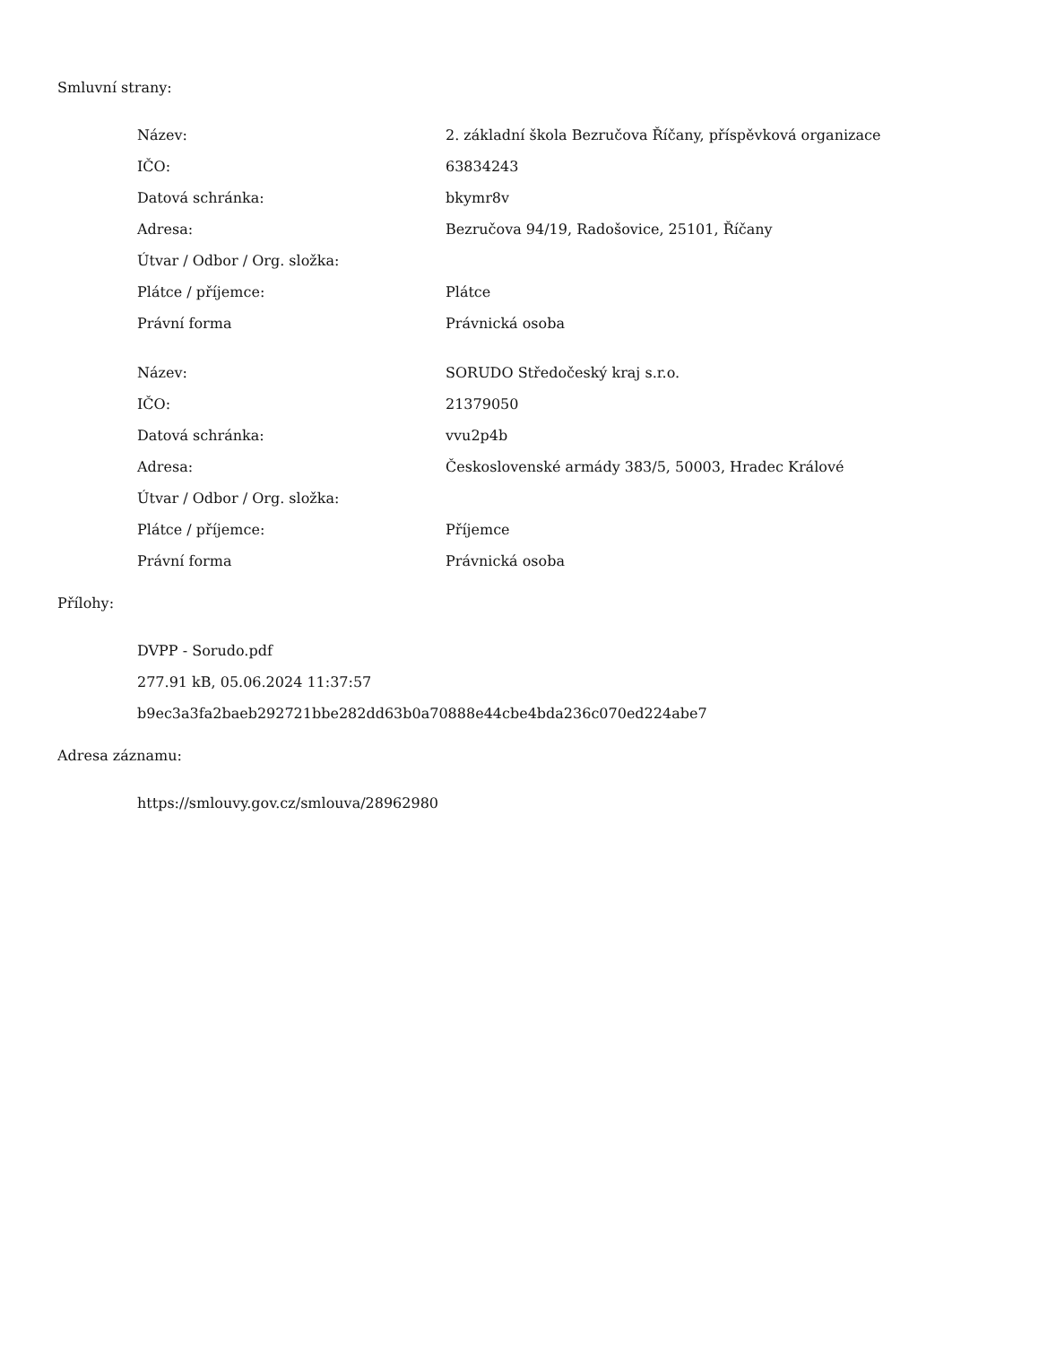Smluvní strany:
| Název: | 2. základní škola Bezručova Říčany, příspěvková organizace |
| IČO: | 63834243 |
| Datová schránka: | bkymr8v |
| Adresa: | Bezručova 94/19, Radošovice, 25101, Říčany |
| Útvar / Odbor / Org. složka: | |
| Plátce / příjemce: | Plátce |
| Právní forma | Právnická osoba |
| Název: | SORUDO Středočeský kraj s.r.o. |
| IČO: | 21379050 |
| Datová schránka: | vvu2p4b |
| Adresa: | Československé armády 383/5, 50003, Hradec Králové |
| Útvar / Odbor / Org. složka: | |
| Plátce / příjemce: | Příjemce |
| Právní forma | Právnická osoba |
Přílohy:
DVPP - Sorudo.pdf
277.91 kB, 05.06.2024 11:37:57
b9ec3a3fa2baeb292721bbe282dd63b0a70888e44cbe4bda236c070ed224abe7
Adresa záznamu:
https://smlouvy.gov.cz/smlouva/28962980